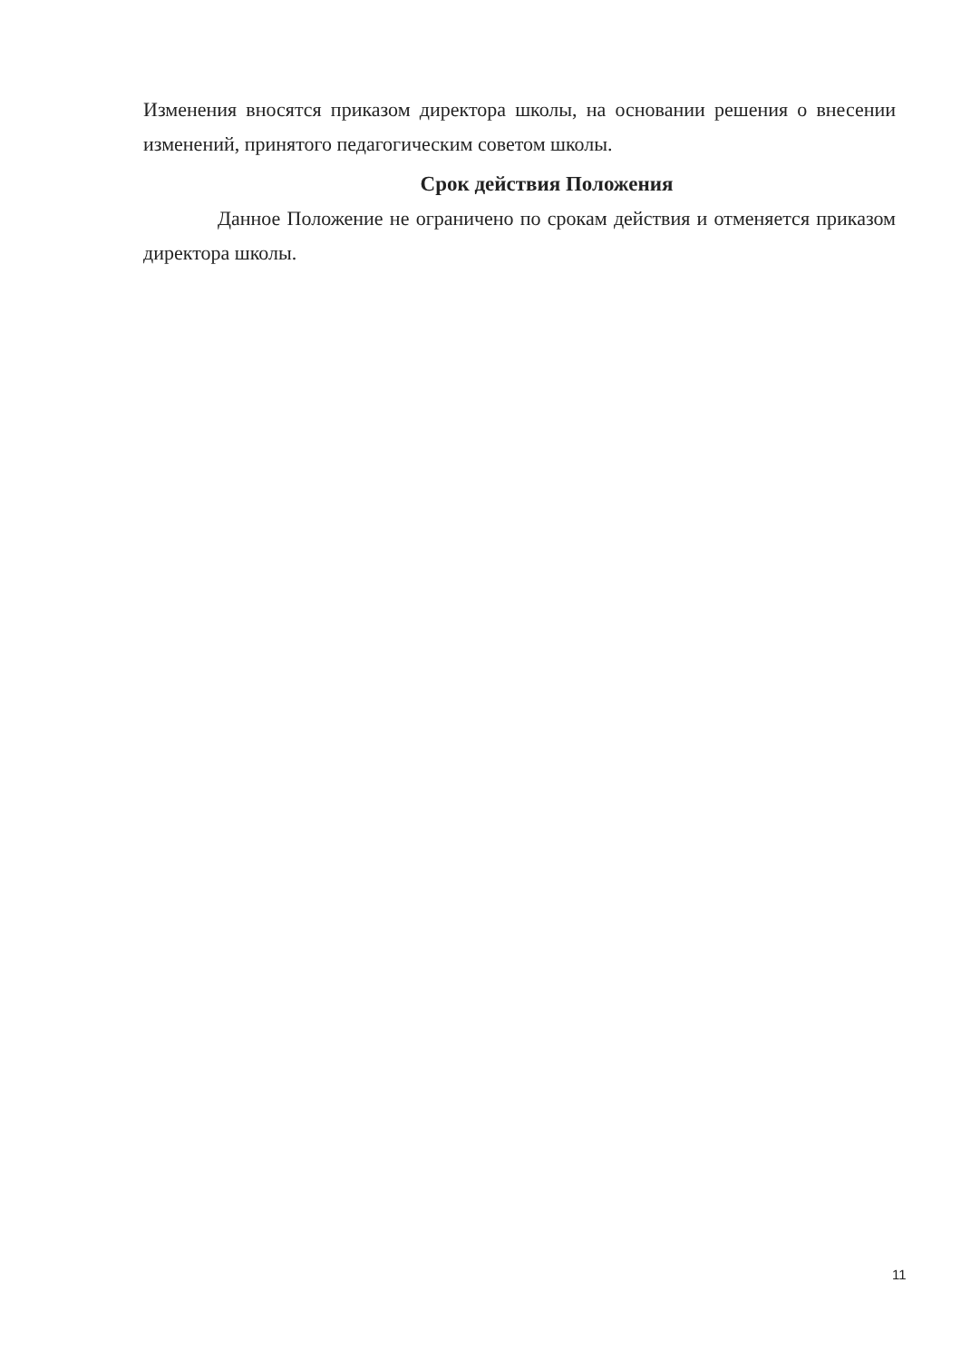Изменения вносятся приказом директора школы, на основании решения о внесении изменений, принятого педагогическим советом школы.
Срок действия Положения
Данное Положение не ограничено по срокам действия и отменяется приказом директора школы.
11